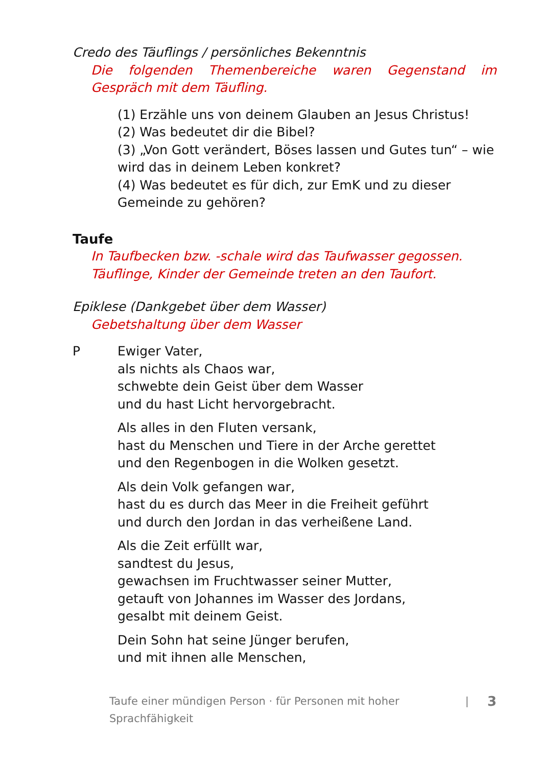Credo des Täuflings / persönliches Bekenntnis
Die folgenden Themenbereiche waren Gegenstand im Gespräch mit dem Täufling.
(1) Erzähle uns von deinem Glauben an Jesus Christus!
(2) Was bedeutet dir die Bibel?
(3) „Von Gott verändert, Böses lassen und Gutes tun“ – wie wird das in deinem Leben konkret?
(4) Was bedeutet es für dich, zur EmK und zu dieser Gemeinde zu gehören?
Taufe
In Taufbecken bzw. -schale wird das Taufwasser gegossen. Täuflinge, Kinder der Gemeinde treten an den Taufort.
Epiklese (Dankgebet über dem Wasser)
Gebetshaltung über dem Wasser
P Ewiger Vater,
als nichts als Chaos war,
schwebte dein Geist über dem Wasser
und du hast Licht hervorgebracht.
Als alles in den Fluten versank,
hast du Menschen und Tiere in der Arche gerettet
und den Regenbogen in die Wolken gesetzt.
Als dein Volk gefangen war,
hast du es durch das Meer in die Freiheit geführt
und durch den Jordan in das verheißene Land.
Als die Zeit erfüllt war,
sandtest du Jesus,
gewachsen im Fruchtwasser seiner Mutter,
getauft von Johannes im Wasser des Jordans,
gesalbt mit deinem Geist.
Dein Sohn hat seine Jünger berufen,
und mit ihnen alle Menschen,
Taufe einer mündigen Person · für Personen mit hoher Sprachfähigkeit | 3